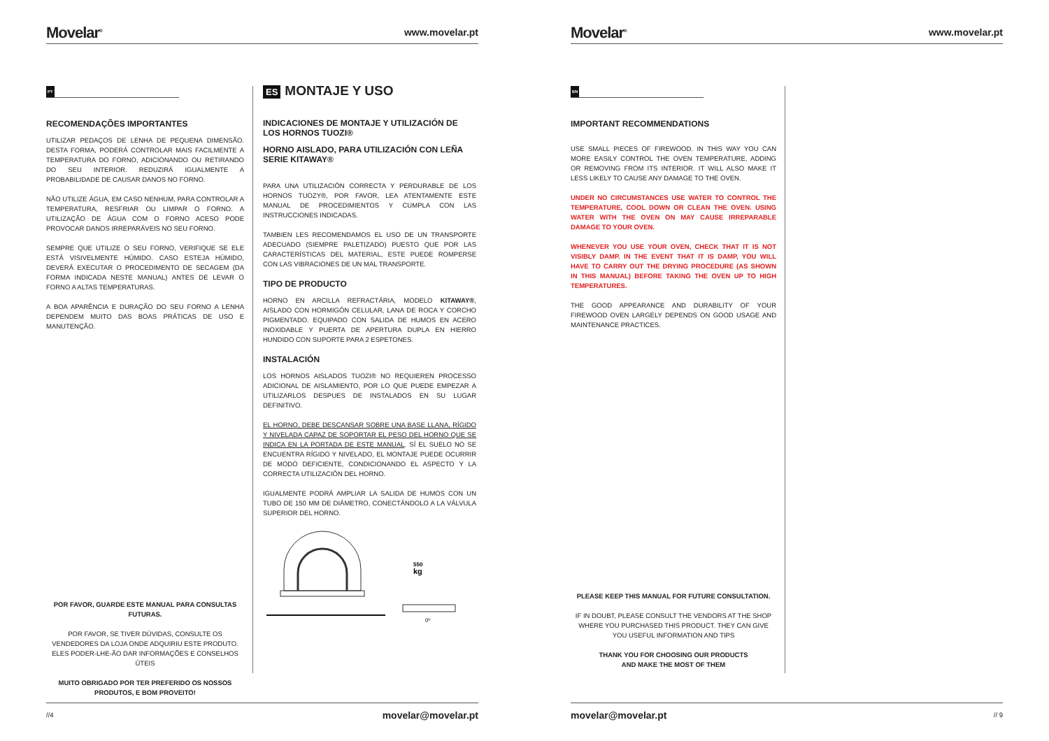Movelar<sup>®</sup> www.movelar.pt
PT
RECOMENDAÇÕES IMPORTANTES
UTILIZAR PEDAÇOS DE LENHA DE PEQUENA DIMENSÃO. DESTA FORMA, PODERÁ CONTROLAR MAIS FACILMENTE A TEMPERATURA DO FORNO, ADICIONANDO OU RETIRANDO DO SEU INTERIOR. REDUZIRÁ IGUALMENTE A PROBABILIDADE DE CAUSAR DANOS NO FORNO.
NÃO UTILIZE ÁGUA, EM CASO NENHUM, PARA CONTROLAR A TEMPERATURA, RESFRIAR OU LIMPAR O FORNO. A UTILIZAÇÃO DE ÁGUA COM O FORNO ACESO PODE PROVOCAR DANOS IRREPARÁVEIS NO SEU FORNO.
SEMPRE QUE UTILIZE O SEU FORNO, VERIFIQUE SE ELE ESTÁ VISIVELMENTE HÚMIDO. CASO ESTEJA HÚMIDO, DEVERÁ EXECUTAR O PROCEDIMENTO DE SECAGEM (DA FORMA INDICADA NESTE MANUAL) ANTES DE LEVAR O FORNO A ALTAS TEMPERATURAS.
A BOA APARÊNCIA E DURAÇÃO DO SEU FORNO A LENHA DEPENDEM MUITO DAS BOAS PRÁTICAS DE USO E MANUTENÇÃO.
POR FAVOR, GUARDE ESTE MANUAL PARA CONSULTAS FUTURAS.
POR FAVOR, SE TIVER DÚVIDAS, CONSULTE OS VENDEDORES DA LOJA ONDE ADQUIRIU ESTE PRODUTO. ELES PODER-LHE-ÃO DAR INFORMAÇÕES E CONSELHOS ÚTEIS
MUITO OBRIGADO POR TER PREFERIDO OS NOSSOS PRODUTOS, E BOM PROVEITO!
ES MONTAJE Y USO
INDICACIONES DE MONTAJE Y UTILIZACIÓN DE LOS HORNOS TUOZI®
HORNO AISLADO, PARA UTILIZACIÓN CON LEÑA SERIE KITAWAY®
PARA UNA UTILIZACIÓN CORRECTA Y PERDURABLE DE LOS HORNOS TUOZY®, POR FAVOR, LEA ATENTAMENTE ESTE MANUAL DE PROCEDIMIENTOS Y CUMPLA CON LAS INSTRUCCIONES INDICADAS.
TAMBIEN LES RECOMENDAMOS EL USO DE UN TRANSPORTE ADECUADO (SIEMPRE PALETIZADO) PUESTO QUE POR LAS CARACTERÍSTICAS DEL MATERIAL, ESTE PUEDE ROMPERSE CON LAS VIBRACIONES DE UN MAL TRANSPORTE.
TIPO DE PRODUCTO
HORNO EN ARCILLA REFRACTÁRIA, MODELO KITAWAY®, AISLADO CON HORMIGÓN CELULAR, LANA DE ROCA Y CORCHO PIGMENTADO. EQUIPADO CON SALIDA DE HUMOS EN ACERO INOXIDABLE Y PUERTA DE APERTURA DUPLA EN HIERRO HUNDIDO CON SUPORTE PARA 2 ESPETONES.
INSTALACIÓN
LOS HORNOS AISLADOS TUOZI® NO REQUIEREN PROCESSO ADICIONAL DE AISLAMIENTO, POR LO QUE PUEDE EMPEZAR A UTILIZARLOS DESPUES DE INSTALADOS EN SU LUGAR DEFINITIVO.
EL HORNO, DEBE DESCANSAR SOBRE UNA BASE LLANA, RÍGIDO Y NIVELADA CAPAZ DE SOPORTAR EL PESO DEL HORNO QUE SE INDICA EN LA PORTADA DE ESTE MANUAL. SÍ EL SUELO NO SE ENCUENTRA RÍGIDO Y NIVELADO, EL MONTAJE PUEDE OCURRIR DE MODO DEFICIENTE, CONDICIONANDO EL ASPECTO Y LA CORRECTA UTILIZACIÓN DEL HORNO.
IGUALMENTE PODRÁ AMPLIAR LA SALIDA DE HUMOS CON UN TUBO DE 150 MM DE DIÁMETRO, CONECTÁNDOLO A LA VÁLVULA SUPERIOR DEL HORNO.
550
kg
0º
//4 movelar@movelar.pt
Movelar<sup>®</sup> www.movelar.pt
EN
IMPORTANT RECOMMENDATIONS
USE SMALL PIECES OF FIREWOOD. IN THIS WAY YOU CAN MORE EASILY CONTROL THE OVEN TEMPERATURE, ADDING OR REMOVING FROM ITS INTERIOR. IT WILL ALSO MAKE IT LESS LIKELY TO CAUSE ANY DAMAGE TO THE OVEN.
UNDER NO CIRCUMSTANCES USE WATER TO CONTROL THE TEMPERATURE, COOL DOWN OR CLEAN THE OVEN. USING WATER WITH THE OVEN ON MAY CAUSE IRREPARABLE DAMAGE TO YOUR OVEN.
WHENEVER YOU USE YOUR OVEN, CHECK THAT IT IS NOT VISIBLY DAMP. IN THE EVENT THAT IT IS DAMP, YOU WILL HAVE TO CARRY OUT THE DRYING PROCEDURE (AS SHOWN IN THIS MANUAL) BEFORE TAKING THE OVEN UP TO HIGH TEMPERATURES.
THE GOOD APPEARANCE AND DURABILITY OF YOUR FIREWOOD OVEN LARGELY DEPENDS ON GOOD USAGE AND MAINTENANCE PRACTICES.
PLEASE KEEP THIS MANUAL FOR FUTURE CONSULTATION.
IF IN DOUBT, PLEASE CONSULT THE VENDORS AT THE SHOP WHERE YOU PURCHASED THIS PRODUCT. THEY CAN GIVE YOU USEFUL INFORMATION AND TIPS
THANK YOU FOR CHOOSING OUR PRODUCTS
AND MAKE THE MOST OF THEM
movelar@movelar.pt // 9